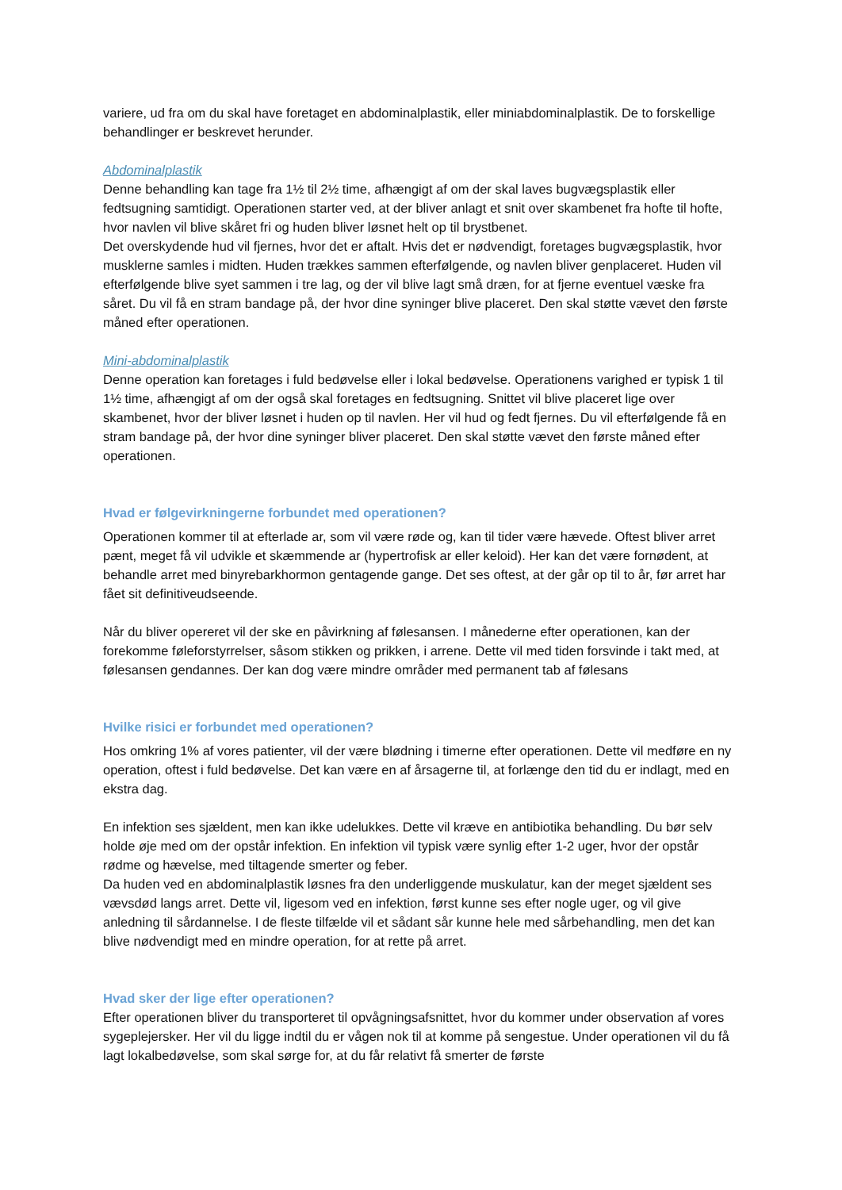variere, ud fra om du skal have foretaget en abdominalplastik, eller miniabdominalplastik. De to forskellige behandlinger er beskrevet herunder.
Abdominalplastik
Denne behandling kan tage fra 1½ til 2½ time, afhængigt af om der skal laves bugvægsplastik eller fedtsugning samtidigt. Operationen starter ved, at der bliver anlagt et snit over skambenet fra hofte til hofte, hvor navlen vil blive skåret fri og huden bliver løsnet helt op til brystbenet.
Det overskydende hud vil fjernes, hvor det er aftalt. Hvis det er nødvendigt, foretages bugvægsplastik, hvor musklerne samles i midten. Huden trækkes sammen efterfølgende, og navlen bliver genplaceret. Huden vil efterfølgende blive syet sammen i tre lag, og der vil blive lagt små dræn, for at fjerne eventuel væske fra såret. Du vil få en stram bandage på, der hvor dine syninger blive placeret. Den skal støtte vævet den første måned efter operationen.
Mini-abdominalplastik
Denne operation kan foretages i fuld bedøvelse eller i lokal bedøvelse. Operationens varighed er typisk 1 til 1½ time, afhængigt af om der også skal foretages en fedtsugning. Snittet vil blive placeret lige over skambenet, hvor der bliver løsnet i huden op til navlen. Her vil hud og fedt fjernes. Du vil efterfølgende få en stram bandage på, der hvor dine syninger bliver placeret. Den skal støtte vævet den første måned efter operationen.
Hvad er følgevirkningerne forbundet med operationen?
Operationen kommer til at efterlade ar, som vil være røde og, kan til tider være hævede. Oftest bliver arret pænt, meget få vil udvikle et skæmmende ar (hypertrofisk ar eller keloid). Her kan det være fornødent, at behandle arret med binyrebarkhormon gentagende gange. Det ses oftest, at der går op til to år, før arret har fået sit definitiveudseende.
Når du bliver opereret vil der ske en påvirkning af følesansen. I månederne efter operationen, kan der forekomme føleforstyrrelser, såsom stikken og prikken, i arrene. Dette vil med tiden forsvinde i takt med, at følesansen gendannes. Der kan dog være mindre områder med permanent tab af følesans
Hvilke risici er forbundet med operationen?
Hos omkring 1% af vores patienter, vil der være blødning i timerne efter operationen. Dette vil medføre en ny operation, oftest i fuld bedøvelse. Det kan være en af årsagerne til, at forlænge den tid du er indlagt, med en ekstra dag.
En infektion ses sjældent, men kan ikke udelukkes. Dette vil kræve en antibiotika behandling. Du bør selv holde øje med om der opstår infektion. En infektion vil typisk være synlig efter 1-2 uger, hvor der opstår rødme og hævelse, med tiltagende smerter og feber.
Da huden ved en abdominalplastik løsnes fra den underliggende muskulatur, kan der meget sjældent ses vævsdød langs arret. Dette vil, ligesom ved en infektion, først kunne ses efter nogle uger, og vil give anledning til sårdannelse. I de fleste tilfælde vil et sådant sår kunne hele med sårbehandling, men det kan blive nødvendigt med en mindre operation, for at rette på arret.
Hvad sker der lige efter operationen?
Efter operationen bliver du transporteret til opvågningsafsnittet, hvor du kommer under observation af vores sygeplejersker. Her vil du ligge indtil du er vågen nok til at komme på sengestue. Under operationen vil du få lagt lokalbedøvelse, som skal sørge for, at du får relativt få smerter de første